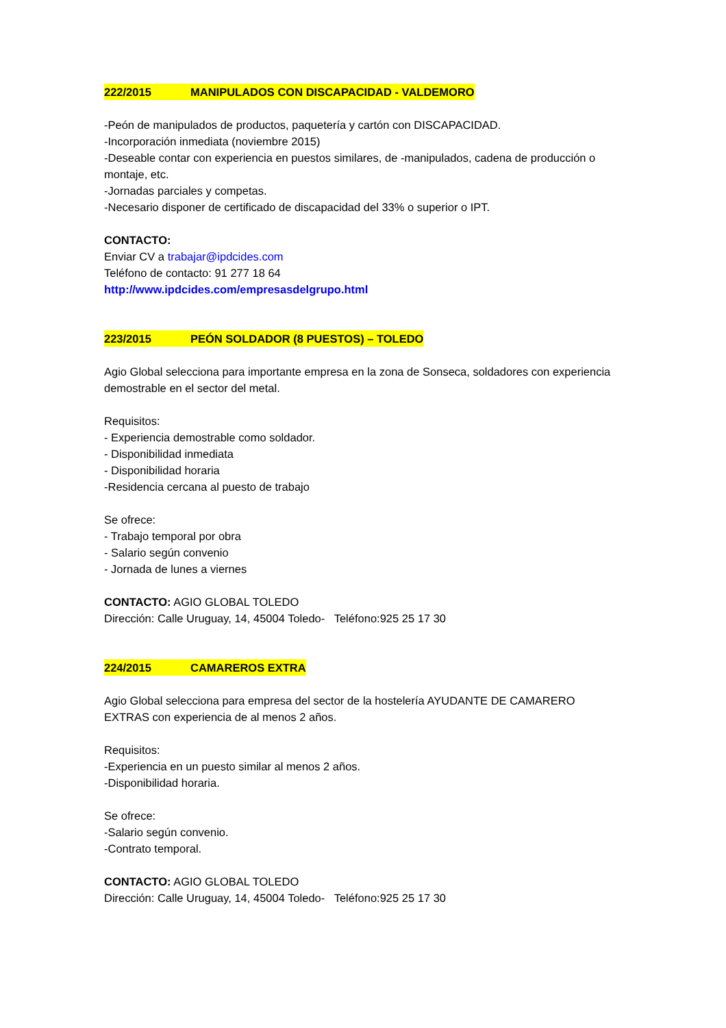222/2015 MANIPULADOS CON DISCAPACIDAD - VALDEMORO
-Peón de manipulados de productos, paquetería y cartón con DISCAPACIDAD.
-Incorporación inmediata (noviembre 2015)
-Deseable contar con experiencia en puestos similares, de -manipulados, cadena de producción o montaje, etc.
-Jornadas parciales y competas.
-Necesario disponer de certificado de discapacidad del 33% o superior o IPT.
CONTACTO:
Enviar CV a trabajar@ipdcides.com
Teléfono de contacto: 91 277 18 64
http://www.ipdcides.com/empresasdelgrupo.html
223/2015 PEÓN SOLDADOR (8 PUESTOS) – TOLEDO
Agio Global selecciona para importante empresa en la zona de Sonseca, soldadores con experiencia demostrable en el sector del metal.
Requisitos:
- Experiencia demostrable como soldador.
- Disponibilidad inmediata
- Disponibilidad horaria
-Residencia cercana al puesto de trabajo
Se ofrece:
- Trabajo temporal por obra
- Salario según convenio
- Jornada de lunes a viernes
CONTACTO: AGIO GLOBAL TOLEDO
Dirección: Calle Uruguay, 14, 45004 Toledo- Teléfono:925 25 17 30
224/2015 CAMAREROS EXTRA
Agio Global selecciona para empresa del sector de la hostelería AYUDANTE DE CAMARERO EXTRAS con experiencia de al menos 2 años.
Requisitos:
-Experiencia en un puesto similar al menos 2 años.
-Disponibilidad horaria.
Se ofrece:
-Salario según convenio.
-Contrato temporal.
CONTACTO: AGIO GLOBAL TOLEDO
Dirección: Calle Uruguay, 14, 45004 Toledo- Teléfono:925 25 17 30